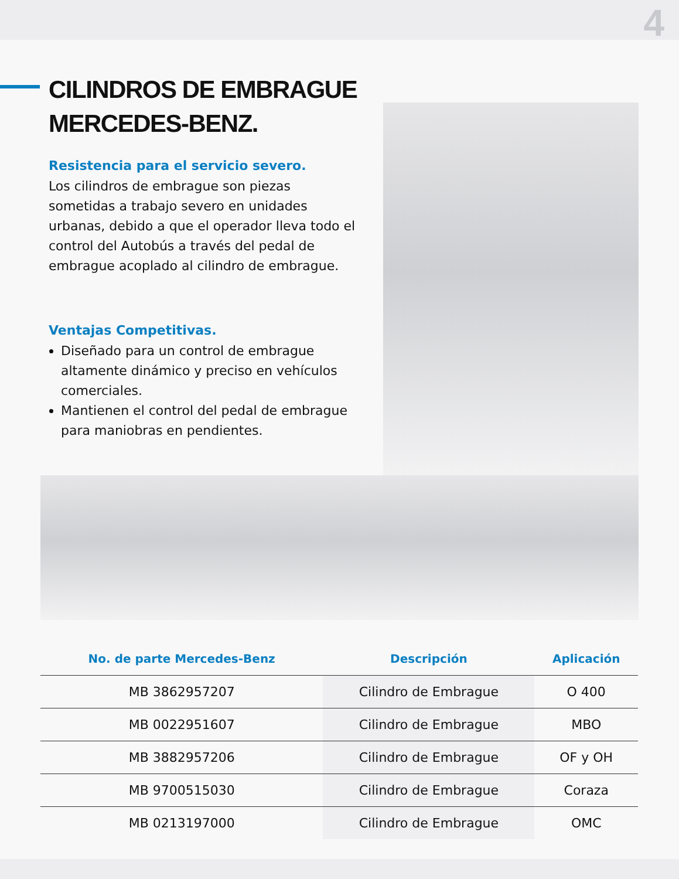4
CILINDROS DE EMBRAGUE MERCEDES-BENZ.
Resistencia para el servicio severo.
Los cilindros de embrague son piezas sometidas a trabajo severo en unidades urbanas, debido a que el operador lleva todo el control del Autobús a través del pedal de embrague acoplado al cilindro de embrague.
Ventajas Competitivas.
Diseñado para un control de embrague altamente dinámico y preciso en vehículos comerciales.
Mantienen el control del pedal de embrague para maniobras en pendientes.
| No. de parte Mercedes-Benz | Descripción | Aplicación |
| --- | --- | --- |
| MB 3862957207 | Cilindro de Embrague | O 400 |
| MB 0022951607 | Cilindro de Embrague | MBO |
| MB 3882957206 | Cilindro de Embrague | OF y OH |
| MB 9700515030 | Cilindro de Embrague | Coraza |
| MB 0213197000 | Cilindro de Embrague | OMC |